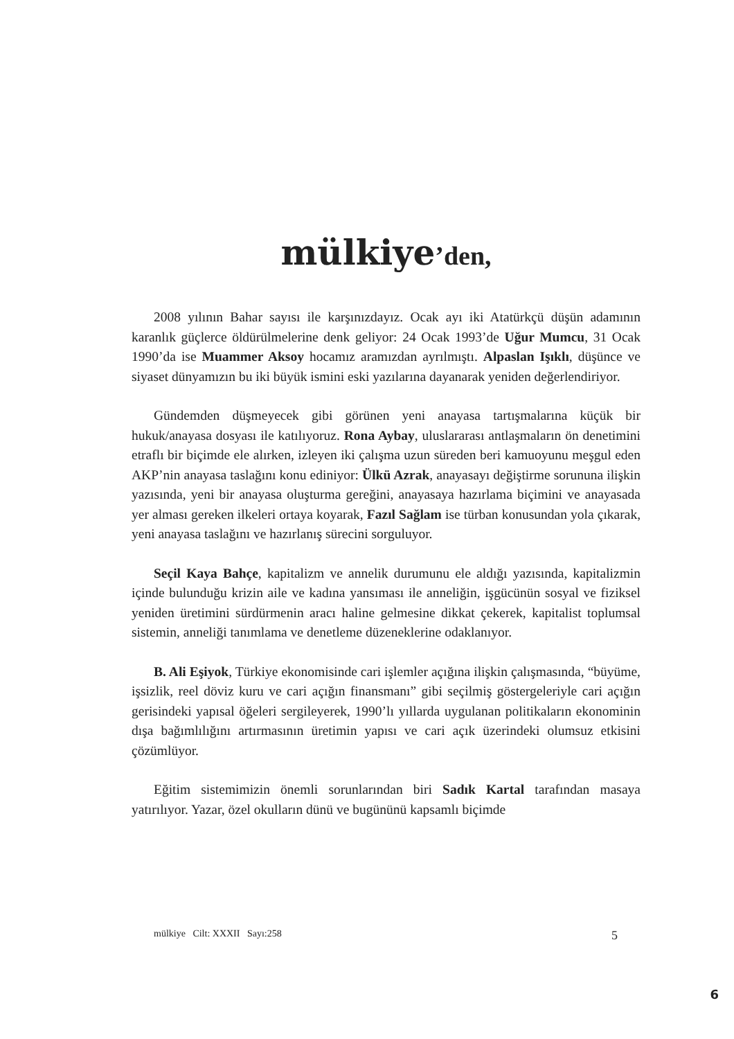mülkiye’den,
2008 yılının Bahar sayısı ile karşınızdayız. Ocak ayı iki Atatürkçü düşün adamının karanlık güçlerce öldürülmelerine denk geliyor: 24 Ocak 1993’de Uğur Mumcu, 31 Ocak 1990’da ise Muammer Aksoy hocamız aramızdan ayrılmıştı. Alpaslan Işıklı, düşünce ve siyaset dünyamızın bu iki büyük ismini eski yazılarına dayanarak yeniden değerlendiriyor.
Gündemden düşmeyecek gibi görünen yeni anayasa tartışmalarına küçük bir hukuk/anayasa dosyası ile katılıyoruz. Rona Aybay, uluslararası antlaşmaların ön denetimini etraflı bir biçimde ele alırken, izleyen iki çalışma uzun süreden beri kamuoyunu meşgul eden AKP’nin anayasa taslağını konu ediniyor: Ülkü Azrak, anayasayı değiştirme sorununa ilişkin yazısında, yeni bir anayasa oluşturma gereğini, anayasaya hazırlama biçimini ve anayasada yer alması gereken ilkeleri ortaya koyarak, Fazıl Sağlam ise türban konusundan yola çıkarak, yeni anayasa taslağını ve hazırlanış sürecini sorguluyor.
Seçil Kaya Bahçe, kapitalizm ve annelik durumunu ele aldığı yazısında, kapitalizmin içinde bulunduğu krizin aile ve kadına yansıması ile anneliğin, işgücünün sosyal ve fiziksel yeniden üretimini sürdürmenin aracı haline gelmesine dikkat çekerek, kapitalist toplumsal sistemin, anneliği tanımlama ve denetleme düzeneklerine odaklanıyor.
B. Ali Eşiyok, Türkiye ekonomisinde cari işlemler açığına ilişkin çalışmasında, “büyüme, işsizlik, reel döviz kuru ve cari açığın finansmanı” gibi seçilmiş göstergeleriyle cari açığın gerisindeki yapısal öğeleri sergileyerek, 1990’lı yıllarda uygulanan politikaların ekonominin dışa bağımlılığını artırmasının üretimin yapısı ve cari açık üzerindeki olumsuz etkisini çözümlüyor.
Eğitim sistemimizin önemli sorunlarından biri Sadık Kartal tarafından masaya yatırılıyor. Yazar, özel okulların dünü ve bugününü kapsamlı biçimde
mülkiye Cilt: XXXII Sayı:258 5
6